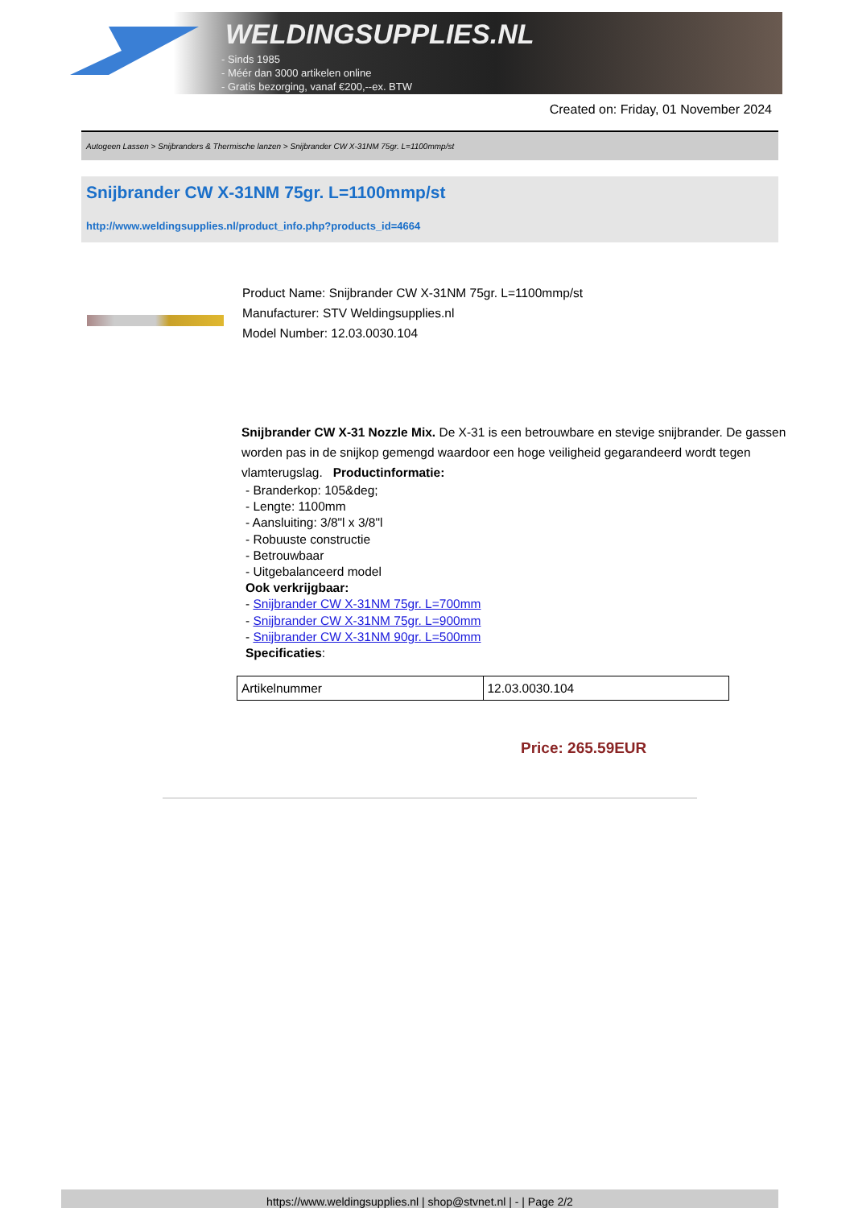WELDINGSUPPLIES.NL
- Sinds 1985
- Méér dan 3000 artikelen online
- Gratis bezorging, vanaf €200,--ex. BTW
Created on: Friday, 01 November 2024
Autogeen Lassen > Snijbranders & Thermische lanzen > Snijbrander CW X-31NM 75gr. L=1100mmp/st
Snijbrander CW X-31NM 75gr. L=1100mmp/st
http://www.weldingsupplies.nl/product_info.php?products_id=4664
Product Name: Snijbrander CW X-31NM 75gr. L=1100mmp/st
Manufacturer: STV Weldingsupplies.nl
Model Number: 12.03.0030.104
Snijbrander CW X-31 Nozzle Mix. De X-31 is een betrouwbare en stevige snijbrander. De gassen worden pas in de snijkop gemengd waardoor een hoge veiligheid gegarandeerd wordt tegen vlamterugslag. Productinformatie:
- Branderkop: 105&deg;
- Lengte: 1100mm
- Aansluiting: 3/8"l x 3/8"l
- Robuuste constructie
- Betrouwbaar
- Uitgebalanceerd model
Ook verkrijgbaar:
- Snijbrander CW X-31NM 75gr. L=700mm
- Snijbrander CW X-31NM 75gr. L=900mm
- Snijbrander CW X-31NM 90gr. L=500mm
Specificaties:
| Artikelnummer | 12.03.0030.104 |
Price: 265.59EUR
https://www.weldingsupplies.nl | shop@stvnet.nl | - | Page 2/2